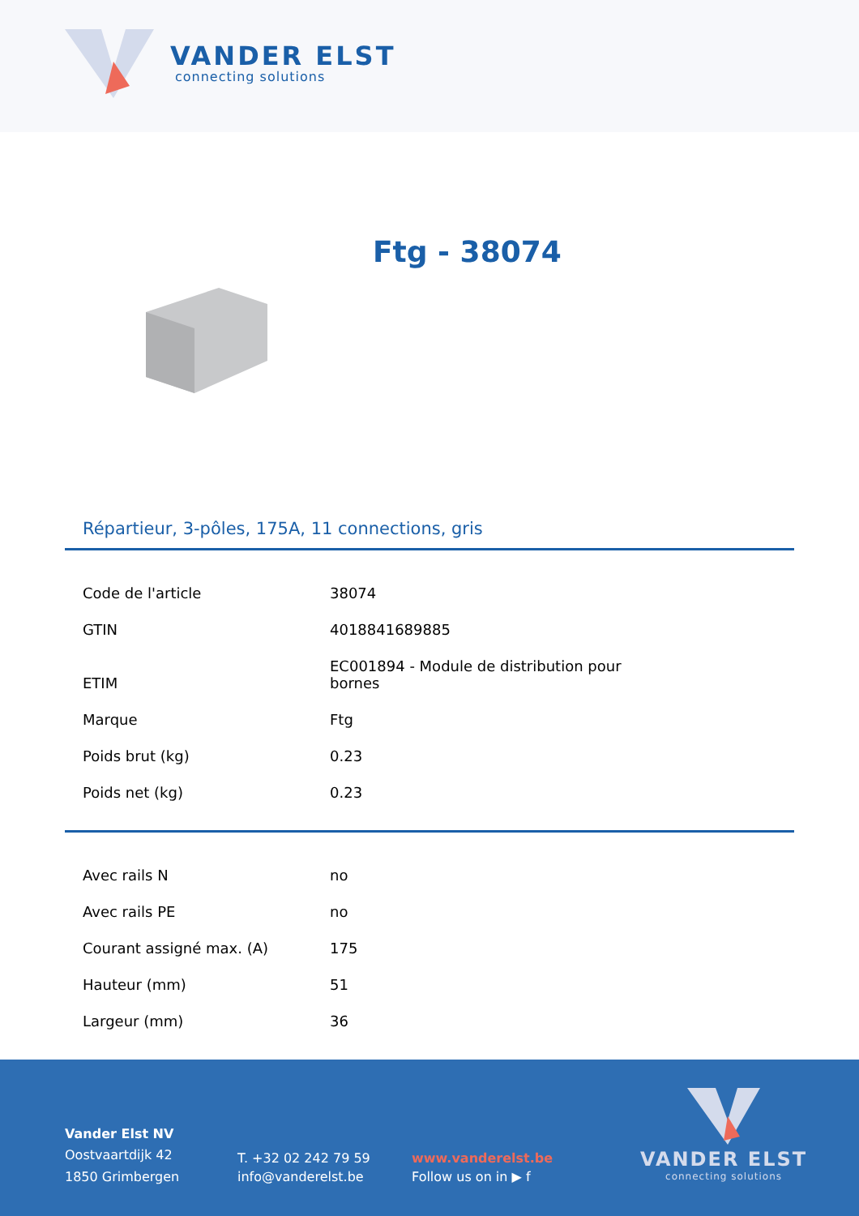VANDER ELST
connecting solutions
Ftg - 38074
Répartieur, 3-pôles, 175A, 11 connections, gris
| Code de l'article | 38074 |
| GTIN | 4018841689885 |
| ETIM | EC001894 - Module de distribution pour bornes |
| Marque | Ftg |
| Poids brut (kg) | 0.23 |
| Poids net (kg) | 0.23 |
| Avec rails N | no |
| Avec rails PE | no |
| Courant assigné max. (A) | 175 |
| Hauteur (mm) | 51 |
| Largeur (mm) | 36 |
Vander Elst NV
Oostvaartdijk 42
1850 Grimbergen
T. +32 02 242 79 59
info@vanderelst.be
www.vanderelst.be
Follow us on in ▶ f
VANDER ELST
connecting solutions